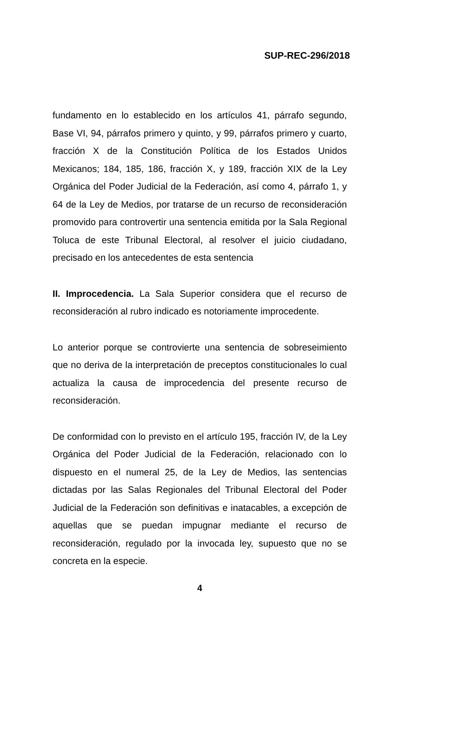SUP-REC-296/2018
fundamento en lo establecido en los artículos 41, párrafo segundo, Base VI, 94, párrafos primero y quinto, y 99, párrafos primero y cuarto, fracción X de la Constitución Política de los Estados Unidos Mexicanos; 184, 185, 186, fracción X, y 189, fracción XIX de la Ley Orgánica del Poder Judicial de la Federación, así como 4, párrafo 1, y 64 de la Ley de Medios, por tratarse de un recurso de reconsideración promovido para controvertir una sentencia emitida por la Sala Regional Toluca de este Tribunal Electoral, al resolver el juicio ciudadano, precisado en los antecedentes de esta sentencia
II. Improcedencia. La Sala Superior considera que el recurso de reconsideración al rubro indicado es notoriamente improcedente.
Lo anterior porque se controvierte una sentencia de sobreseimiento que no deriva de la interpretación de preceptos constitucionales lo cual actualiza la causa de improcedencia del presente recurso de reconsideración.
De conformidad con lo previsto en el artículo 195, fracción IV, de la Ley Orgánica del Poder Judicial de la Federación, relacionado con lo dispuesto en el numeral 25, de la Ley de Medios, las sentencias dictadas por las Salas Regionales del Tribunal Electoral del Poder Judicial de la Federación son definitivas e inatacables, a excepción de aquellas que se puedan impugnar mediante el recurso de reconsideración, regulado por la invocada ley, supuesto que no se concreta en la especie.
4